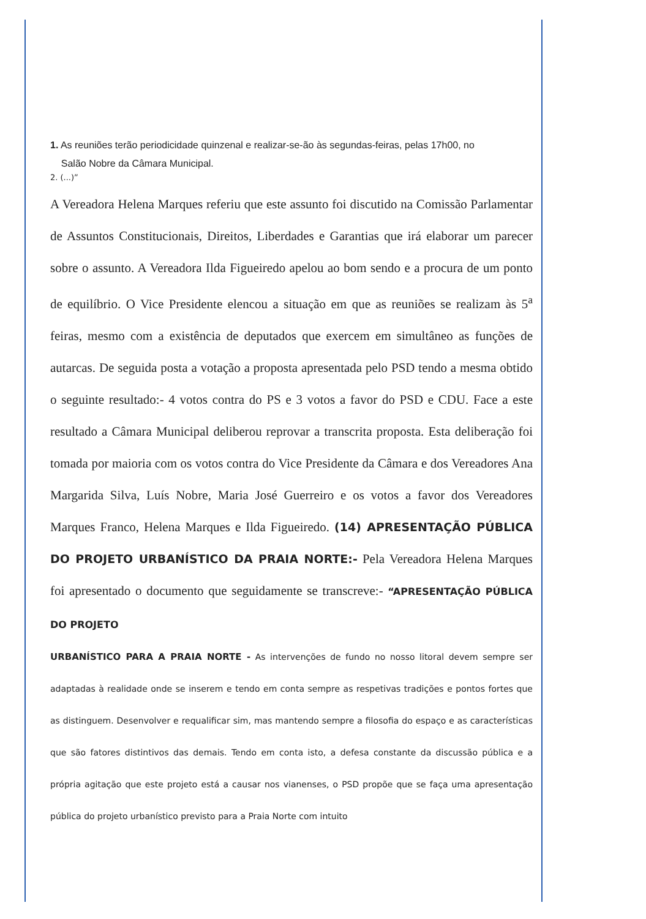1. As reuniões terão periodicidade quinzenal e realizar-se-ão às segundas-feiras, pelas 17h00, no
Salão Nobre da Câmara Municipal.
2. (...)”
A Vereadora Helena Marques referiu que este assunto foi discutido na Comissão Parlamentar de Assuntos Constitucionais, Direitos, Liberdades e Garantias que irá elaborar um parecer sobre o assunto. A Vereadora Ilda Figueiredo apelou ao bom sendo e a procura de um ponto de equilíbrio. O Vice Presidente elencou a situação em que as reuniões se realizam às 5<sup>a</sup> feiras, mesmo com a existência de deputados que exercem em simultâneo as funções de autarcas. De seguida posta a votação a proposta apresentada pelo PSD tendo a mesma obtido o seguinte resultado:- 4 votos contra do PS e 3 votos a favor do PSD e CDU. Face a este resultado a Câmara Municipal deliberou reprovar a transcrita proposta. Esta deliberação foi tomada por maioria com os votos contra do Vice Presidente da Câmara e dos Vereadores Ana Margarida Silva, Luís Nobre, Maria José Guerreiro e os votos a favor dos Vereadores Marques Franco, Helena Marques e Ilda Figueiredo. (14) APRESENTAÇÃO PÚBLICA DO PROJETO URBANÍSTICO DA PRAIA NORTE:- Pela Vereadora Helena Marques foi apresentado o documento que seguidamente se transcreve:- “APRESENTAÇÃO PÚBLICA DO PROJETO
URBANÍSTICO PARA A PRAIA NORTE - As intervenções de fundo no nosso litoral devem sempre ser adaptadas à realidade onde se inserem e tendo em conta sempre as respetivas tradições e pontos fortes que as distinguem. Desenvolver e requalificar sim, mas mantendo sempre a filosofia do espaço e as características que são fatores distintivos das demais. Tendo em conta isto, a defesa constante da discussão pública e a própria agitação que este projeto está a causar nos vianenses, o PSD propõe que se faça uma apresentação pública do projeto urbanístico previsto para a Praia Norte com intuito